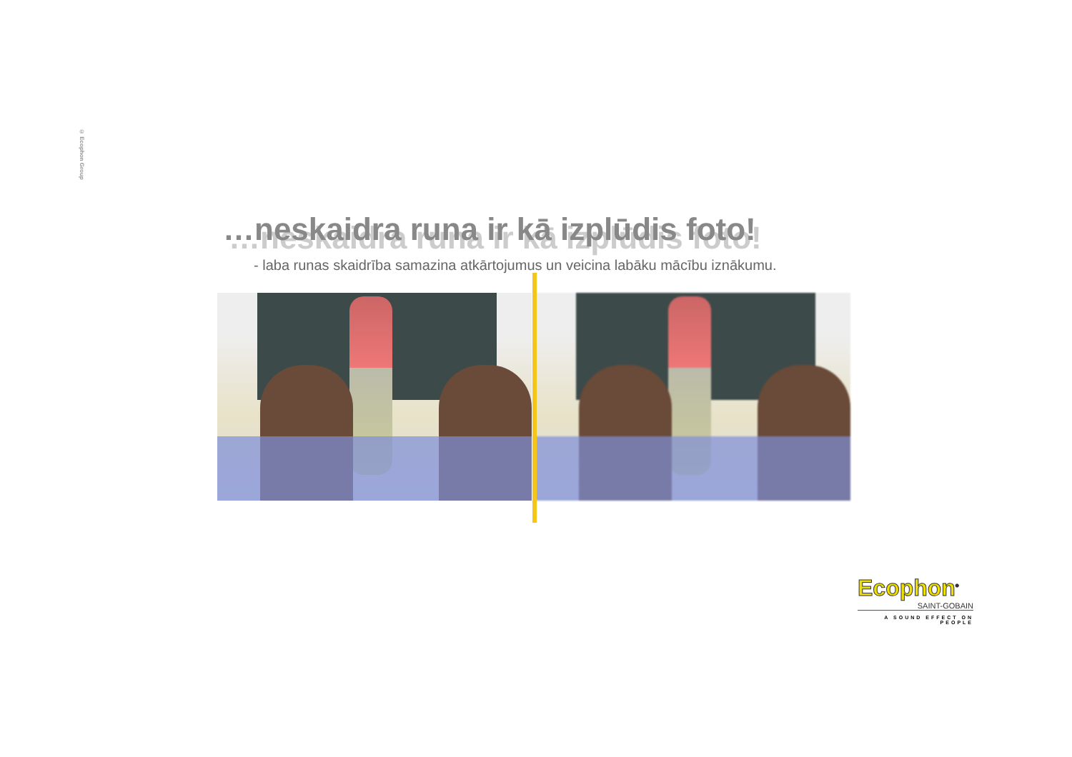© Ecophon Group
…neskaidra runa ir kā izplūdis foto!
- laba runas skaidrība samazina atkārtojumus un veicina labāku mācību iznākumu.
Ecophon<sup>®</sup>
SAINT-GOBAIN
A SOUND EFFECT ON PEOPLE